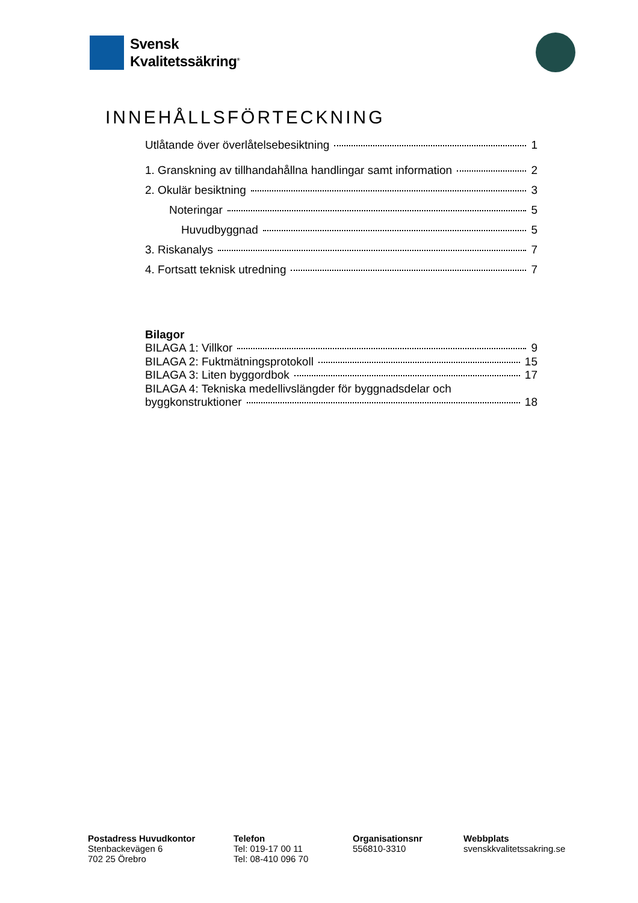Svensk
Kvalitetssäkring<sup>®</sup>
INNEHÅLLSFÖRTECKNING
Utlåtande över överlåtelsebesiktning 1
1. Granskning av tillhandahållna handlingar samt information 2
2. Okulär besiktning 3
Noteringar 5
Huvudbyggnad 5
3. Riskanalys 7
4. Fortsatt teknisk utredning 7
Bilagor
BILAGA 1: Villkor 9
BILAGA 2: Fuktmätningsprotokoll 15
BILAGA 3: Liten byggordbok 17
BILAGA 4: Tekniska medellivslängder för byggnadsdelar och
byggkonstruktioner 18
Postadress Huvudkontor
Stenbackevägen 6
702 25 Örebro
Telefon
Tel: 019-17 00 11
Tel: 08-410 096 70
Organisationsnr
556810-3310
Webbplats
svenskkvalitetssakring.se